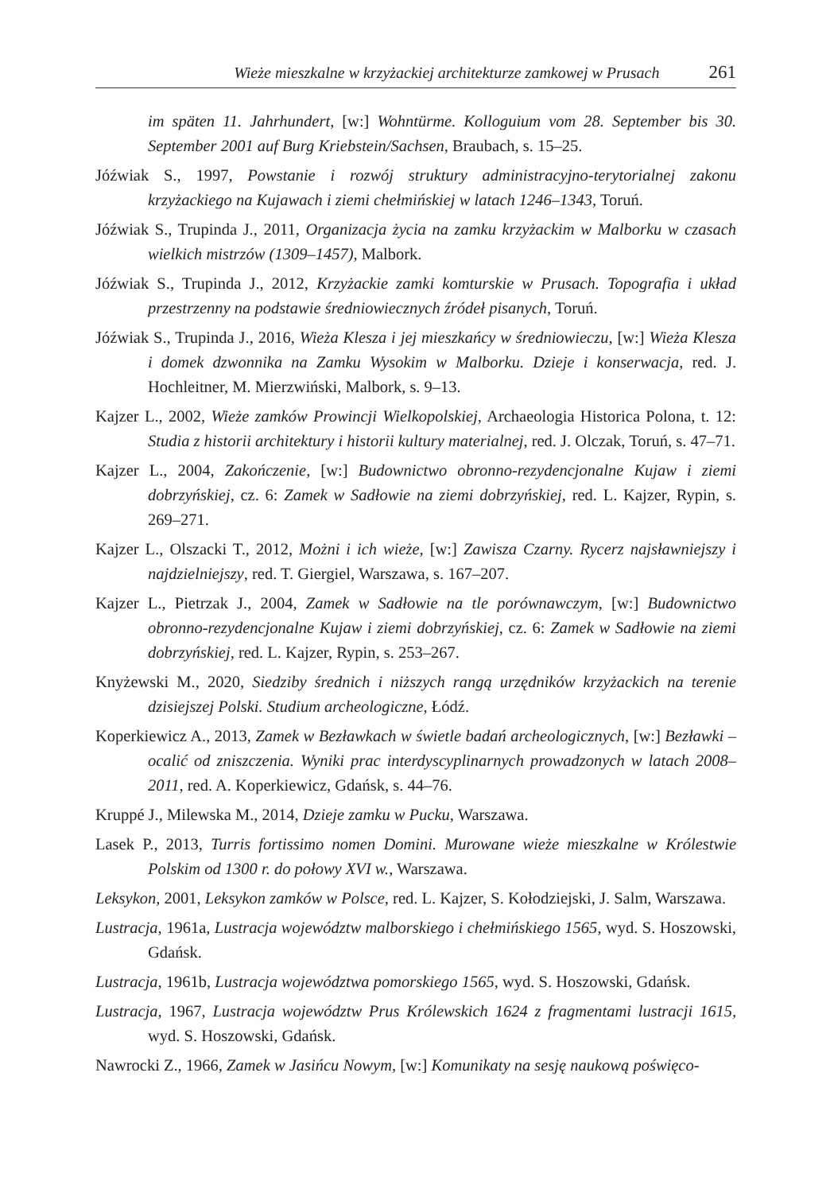Wieże mieszkalne w krzyżackiej architekturze zamkowej w Prusach 261
im späten 11. Jahrhundert, [w:] Wohntürme. Kolloguium vom 28. September bis 30. September 2001 auf Burg Kriebstein/Sachsen, Braubach, s. 15–25.
Jóźwiak S., 1997, Powstanie i rozwój struktury administracyjno-terytorialnej zakonu krzyżackiego na Kujawach i ziemi chełmińskiej w latach 1246–1343, Toruń.
Jóźwiak S., Trupinda J., 2011, Organizacja życia na zamku krzyżackim w Malborku w czasach wielkich mistrzów (1309–1457), Malbork.
Jóźwiak S., Trupinda J., 2012, Krzyżackie zamki komturskie w Prusach. Topografia i układ przestrzenny na podstawie średniowiecznych źródeł pisanych, Toruń.
Jóźwiak S., Trupinda J., 2016, Wieża Klesza i jej mieszkańcy w średniowieczu, [w:] Wieża Klesza i domek dzwonnika na Zamku Wysokim w Malborku. Dzieje i konserwacja, red. J. Hochleitner, M. Mierzwiński, Malbork, s. 9–13.
Kajzer L., 2002, Wieże zamków Prowincji Wielkopolskiej, Archaeologia Historica Polona, t. 12: Studia z historii architektury i historii kultury materialnej, red. J. Olczak, Toruń, s. 47–71.
Kajzer L., 2004, Zakończenie, [w:] Budownictwo obronno-rezydencjonalne Kujaw i ziemi dobrzyńskiej, cz. 6: Zamek w Sadłowie na ziemi dobrzyńskiej, red. L. Kajzer, Rypin, s. 269–271.
Kajzer L., Olszacki T., 2012, Możni i ich wieże, [w:] Zawisza Czarny. Rycerz najsławniejszy i najdzielniejszy, red. T. Giergiel, Warszawa, s. 167–207.
Kajzer L., Pietrzak J., 2004, Zamek w Sadłowie na tle porównawczym, [w:] Budownictwo obronno-rezydencjonalne Kujaw i ziemi dobrzyńskiej, cz. 6: Zamek w Sadłowie na ziemi dobrzyńskiej, red. L. Kajzer, Rypin, s. 253–267.
Knyżewski M., 2020, Siedziby średnich i niższych rangą urzędników krzyżackich na terenie dzisiejszej Polski. Studium archeologiczne, Łódź.
Koperkiewicz A., 2013, Zamek w Bezławkach w świetle badań archeologicznych, [w:] Bezławki – ocalić od zniszczenia. Wyniki prac interdyscyplinarnych prowadzonych w latach 2008–2011, red. A. Koperkiewicz, Gdańsk, s. 44–76.
Kruppé J., Milewska M., 2014, Dzieje zamku w Pucku, Warszawa.
Lasek P., 2013, Turris fortissimo nomen Domini. Murowane wieże mieszkalne w Królestwie Polskim od 1300 r. do połowy XVI w., Warszawa.
Leksykon, 2001, Leksykon zamków w Polsce, red. L. Kajzer, S. Kołodziejski, J. Salm, Warszawa.
Lustracja, 1961a, Lustracja województw malborskiego i chełmińskiego 1565, wyd. S. Hoszowski, Gdańsk.
Lustracja, 1961b, Lustracja województwa pomorskiego 1565, wyd. S. Hoszowski, Gdańsk.
Lustracja, 1967, Lustracja województw Prus Królewskich 1624 z fragmentami lustracji 1615, wyd. S. Hoszowski, Gdańsk.
Nawrocki Z., 1966, Zamek w Jasińcu Nowym, [w:] Komunikaty na sesję naukową poświęco-